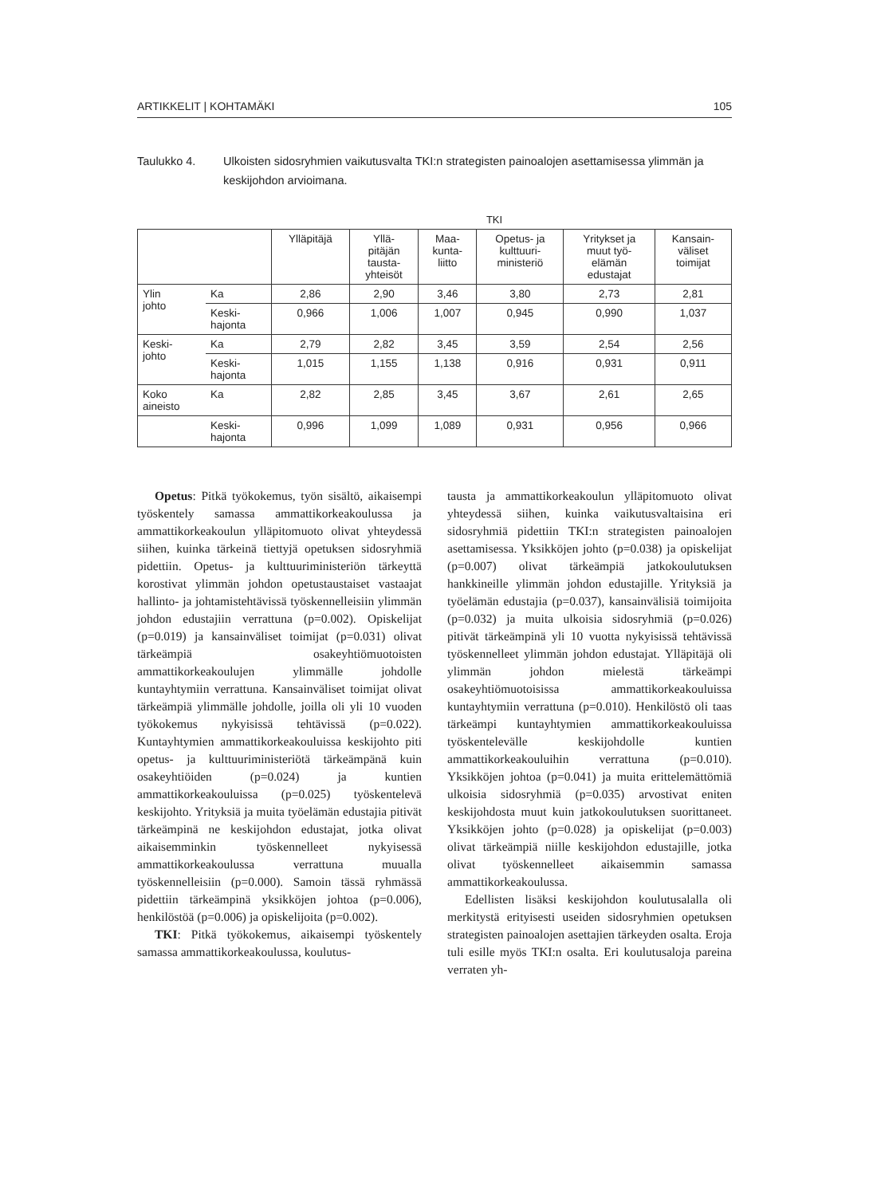ARTIKKELIT | KOHTAMÄKI 105
Taulukko 4. Ulkoisten sidosryhmien vaikutusvalta TKI:n strategisten painoalojen asettamisessa ylimmän ja keskijohdon arvioimana.
TKI
| | | Ylläpitäjä | Yllä- pitäjän tausta- yhteisöt | Maa- kunta- liitto | Opetus- ja kulttuuri- ministeriö | Yritykset ja muut työ- elämän edustajat | Kansain- väliset toimijat |
| --- | --- | --- | --- | --- | --- | --- | --- |
| Ylin johto | Ka | 2,86 | 2,90 | 3,46 | 3,80 | 2,73 | 2,81 |
| | Keski- hajonta | 0,966 | 1,006 | 1,007 | 0,945 | 0,990 | 1,037 |
| Keski- johto | Ka | 2,79 | 2,82 | 3,45 | 3,59 | 2,54 | 2,56 |
| | Keski- hajonta | 1,015 | 1,155 | 1,138 | 0,916 | 0,931 | 0,911 |
| Koko aineisto | Ka | 2,82 | 2,85 | 3,45 | 3,67 | 2,61 | 2,65 |
| | Keski- hajonta | 0,996 | 1,099 | 1,089 | 0,931 | 0,956 | 0,966 |
Opetus: Pitkä työkokemus, työn sisältö, aikaisempi työskentely samassa ammattikorkeakoulussa ja ammattikorkeakoulun ylläpitomuoto olivat yhteydessä siihen, kuinka tärkeinä tiettyjä opetuksen sidosryhmiä pidettiin. Opetus- ja kulttuuriministeriön tärkeyttä korostivat ylimmän johdon opetustaustaiset vastaajat hallinto- ja johtamistehtävissä työskennelleisiin ylimmän johdon edustajiin verrattuna (p=0.002). Opiskelijat (p=0.019) ja kansainväliset toimijat (p=0.031) olivat tärkeämpiä osakeyhtiömuotoisten ammattikorkeakoulujen ylimmälle johdolle kuntayhtymiin verrattuna. Kansainväliset toimijat olivat tärkeämpiä ylimmälle johdolle, joilla oli yli 10 vuoden työkokemus nykyisissä tehtävissä (p=0.022). Kuntayhtymien ammattikorkeakouluissa keskijohto piti opetus- ja kulttuuriministeriötä tärkeämpänä kuin osakeyhtiöiden (p=0.024) ja kuntien ammattikorkeakouluissa (p=0.025) työskentelevä keskijohto. Yrityksiä ja muita työelämän edustajia pitivät tärkeämpinä ne keskijohdon edustajat, jotka olivat aikaisemminkin työskennelleet nykyisessä ammattikorkeakoulussa verrattuna muualla työskennelleisiin (p=0.000). Samoin tässä ryhmässä pidettiin tärkeämpinä yksikköjen johtoa (p=0.006), henkilöstöä (p=0.006) ja opiskelijoita (p=0.002).
TKI: Pitkä työkokemus, aikaisempi työskentely samassa ammattikorkeakoulussa, koulutus-
tausta ja ammattikorkeakoulun ylläpitomuoto olivat yhteydessä siihen, kuinka vaikutusvaltaisina eri sidosryhmiä pidettiin TKI:n strategisten painoalojen asettamisessa. Yksikköjen johto (p=0.038) ja opiskelijat (p=0.007) olivat tärkeämpiä jatkokoulutuksen hankkineille ylimmän johdon edustajille. Yrityksiä ja työelämän edustajia (p=0.037), kansainvälisiä toimijoita (p=0.032) ja muita ulkoisia sidosryhmiä (p=0.026) pitivät tärkeämpinä yli 10 vuotta nykyisissä tehtävissä työskennelleet ylimmän johdon edustajat. Ylläpitäjä oli ylimmän johdon mielestä tärkeämpi osakeyhtiömuotoisissa ammattikorkeakouluissa kuntayhtymiin verrattuna (p=0.010). Henkilöstö oli taas tärkeämpi kuntayhtymien ammattikorkeakouluissa työskentelevälle keskijohdolle kuntien ammattikorkeakouluihin verrattuna (p=0.010). Yksikköjen johtoa (p=0.041) ja muita erittelemättömiä ulkoisia sidosryhmiä (p=0.035) arvostivat eniten keskijohdosta muut kuin jatkokoulutuksen suorittaneet. Yksikköjen johto (p=0.028) ja opiskelijat (p=0.003) olivat tärkeämpiä niille keskijohdon edustajille, jotka olivat työskennelleet aikaisemmin samassa ammattikorkeakoulussa.
Edellisten lisäksi keskijohdon koulutusalalla oli merkitystä erityisesti useiden sidosryhmien opetuksen strategisten painoalojen asettajien tärkeyden osalta. Eroja tuli esille myös TKI:n osalta. Eri koulutusaloja pareina verraten yh-